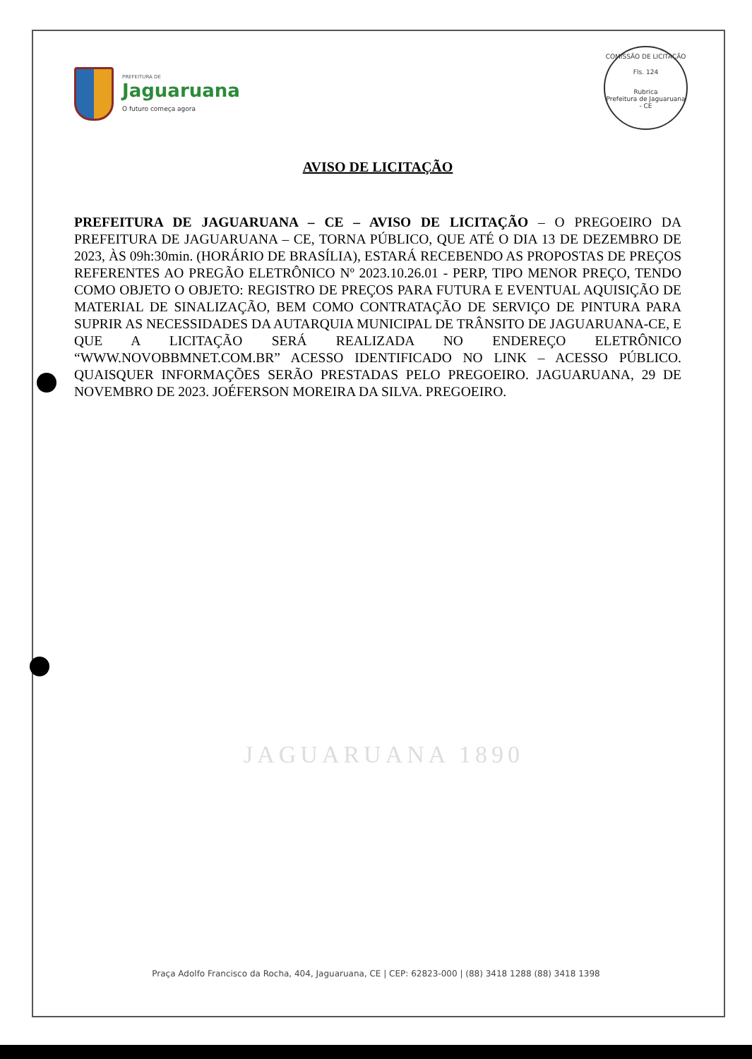PREFEITURA DE
Jaguaruana
O futuro começa agora
COMISSÃO DE LICITAÇÃO
Fls. 124
Rubrica
Prefeitura de Jaguaruana - CE
AVISO DE LICITAÇÃO
PREFEITURA DE JAGUARUANA – CE – AVISO DE LICITAÇÃO – O PREGOEIRO DA PREFEITURA DE JAGUARUANA – CE, TORNA PÚBLICO, QUE ATÉ O DIA 13 DE DEZEMBRO DE 2023, ÀS 09h:30min. (HORÁRIO DE BRASÍLIA), ESTARÁ RECEBENDO AS PROPOSTAS DE PREÇOS REFERENTES AO PREGÃO ELETRÔNICO Nº 2023.10.26.01 - PERP, TIPO MENOR PREÇO, TENDO COMO OBJETO O OBJETO: REGISTRO DE PREÇOS PARA FUTURA E EVENTUAL AQUISIÇÃO DE MATERIAL DE SINALIZAÇÃO, BEM COMO CONTRATAÇÃO DE SERVIÇO DE PINTURA PARA SUPRIR AS NECESSIDADES DA AUTARQUIA MUNICIPAL DE TRÂNSITO DE JAGUARUANA-CE, E QUE A LICITAÇÃO SERÁ REALIZADA NO ENDEREÇO ELETRÔNICO “WWW.NOVOBBMNET.COM.BR” ACESSO IDENTIFICADO NO LINK – ACESSO PÚBLICO. QUAISQUER INFORMAÇÕES SERÃO PRESTADAS PELO PREGOEIRO. JAGUARUANA, 29 DE NOVEMBRO DE 2023. JOÉFERSON MOREIRA DA SILVA. PREGOEIRO.
JAGUARUANA 1890
Praça Adolfo Francisco da Rocha, 404, Jaguaruana, CE | CEP: 62823-000 | (88) 3418 1288 (88) 3418 1398